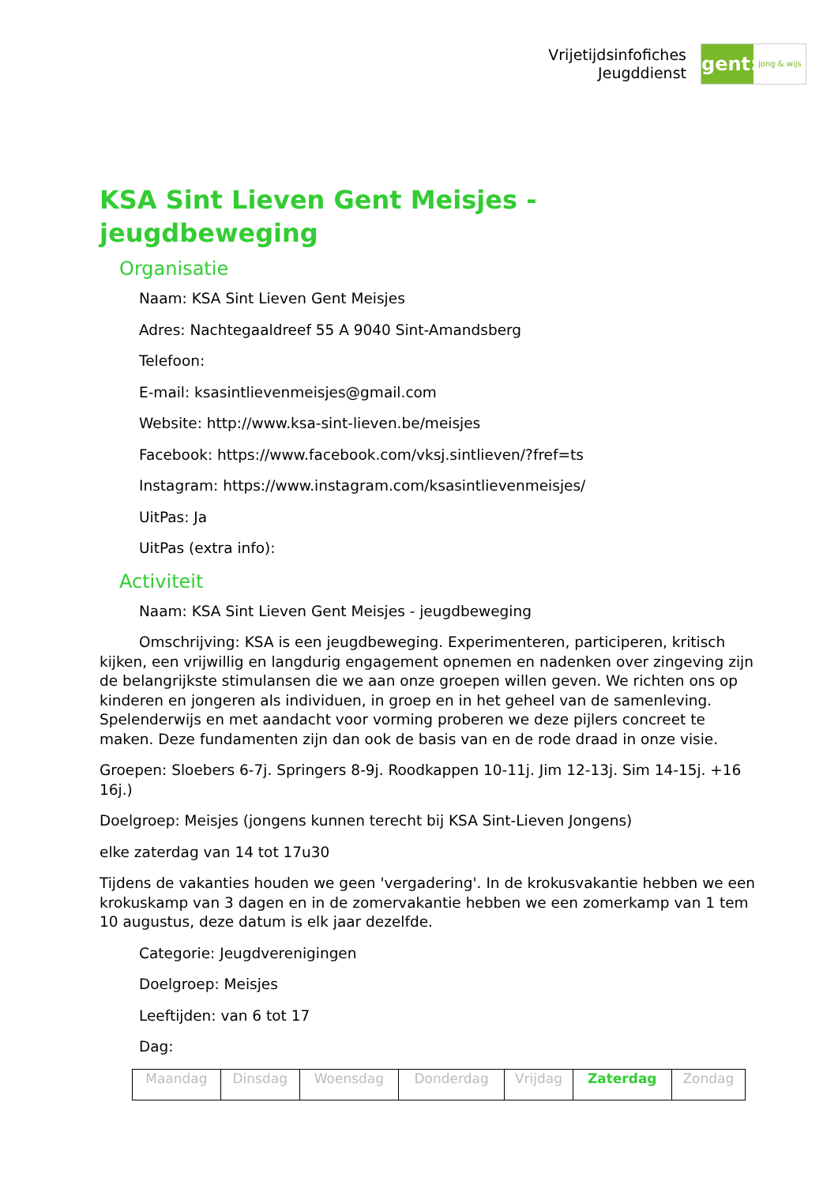Vrijetijdsinfofiches
Jeugddienst
gent:
jong & wijs
KSA Sint Lieven Gent Meisjes - jeugdbeweging
Organisatie
Naam: KSA Sint Lieven Gent Meisjes
Adres: Nachtegaaldreef 55 A 9040 Sint-Amandsberg
Telefoon:
E-mail: ksasintlievenmeisjes@gmail.com
Website: http://www.ksa-sint-lieven.be/meisjes
Facebook: https://www.facebook.com/vksj.sintlieven/?fref=ts
Instagram: https://www.instagram.com/ksasintlievenmeisjes/
UitPas: Ja
UitPas (extra info):
Activiteit
Naam: KSA Sint Lieven Gent Meisjes - jeugdbeweging
Omschrijving: KSA is een jeugdbeweging. Experimenteren, participeren, kritisch kijken, een vrijwillig en langdurig engagement opnemen en nadenken over zingeving zijn de belangrijkste stimulansen die we aan onze groepen willen geven. We richten ons op kinderen en jongeren als individuen, in groep en in het geheel van de samenleving. Spelenderwijs en met aandacht voor vorming proberen we deze pijlers concreet te maken. Deze fundamenten zijn dan ook de basis van en de rode draad in onze visie.
Groepen: Sloebers 6-7j. Springers 8-9j. Roodkappen 10-11j. Jim 12-13j. Sim 14-15j. +16 16j.)
Doelgroep: Meisjes (jongens kunnen terecht bij KSA Sint-Lieven Jongens)
elke zaterdag van 14 tot 17u30
Tijdens de vakanties houden we geen 'vergadering'. In de krokusvakantie hebben we een krokuskamp van 3 dagen en in de zomervakantie hebben we een zomerkamp van 1 tem 10 augustus, deze datum is elk jaar dezelfde.
Categorie: Jeugdverenigingen
Doelgroep: Meisjes
Leeftijden: van 6 tot 17
Dag:
| Maandag | Dinsdag | Woensdag | Donderdag | Vrijdag | Zaterdag | Zondag |